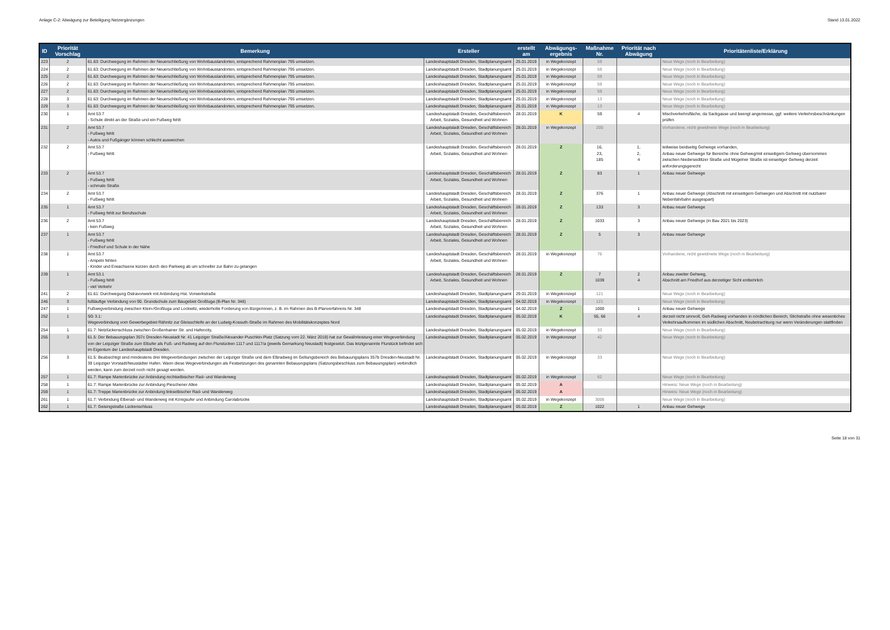Anlage C-2: Abwägung zur Beteiligung Netzergänzungen Stand 13.01.2022
| ID | Priorität Vorschlag | Bemerkung | Ersteller | erstellt am | Abwägungs-ergebnis | Maßnahme Nr. | Priorität nach Abwägung | Prioritätenliste/Erklärung |
| --- | --- | --- | --- | --- | --- | --- | --- | --- |
| 223 | 2 | 61.63: Durchwegung im Rahmen der Neuerschließung von Wohnbaustandorten, entsprechend Rahmenplan 795 umsetzen. | Landeshauptstadt Dresden, Stadtplanungsamt | 25.01.2019 | in Wegekonzept | 59 | | Neue Wege (noch in Bearbeitung) |
| 224 | 2 | 61.63: Durchwegung im Rahmen der Neuerschließung von Wohnbaustandorten, entsprechend Rahmenplan 795 umsetzen. | Landeshauptstadt Dresden, Stadtplanungsamt | 25.01.2019 | in Wegekonzept | 59 | | Neue Wege (noch in Bearbeitung) |
| 225 | 2 | 61.63: Durchwegung im Rahmen der Neuerschließung von Wohnbaustandorten, entsprechend Rahmenplan 795 umsetzen. | Landeshauptstadt Dresden, Stadtplanungsamt | 25.01.2019 | in Wegekonzept | 59 | | Neue Wege (noch in Bearbeitung) |
| 226 | 2 | 61.63: Durchwegung im Rahmen der Neuerschließung von Wohnbaustandorten, entsprechend Rahmenplan 795 umsetzen. | Landeshauptstadt Dresden, Stadtplanungsamt | 25.01.2019 | in Wegekonzept | 59 | | Neue Wege (noch in Bearbeitung) |
| 227 | 2 | 61.63: Durchwegung im Rahmen der Neuerschließung von Wohnbaustandorten, entsprechend Rahmenplan 795 umsetzen. | Landeshauptstadt Dresden, Stadtplanungsamt | 25.01.2019 | in Wegekonzept | 59 | | Neue Wege (noch in Bearbeitung) |
| 228 | 3 | 61.63: Durchwegung im Rahmen der Neuerschließung von Wohnbaustandorten, entsprechend Rahmenplan 795 umsetzen. | Landeshauptstadt Dresden, Stadtplanungsamt | 25.01.2019 | in Wegekonzept | 13 | | Neue Wege (noch in Bearbeitung) |
| 229 | 3 | 61.63: Durchwegung im Rahmen der Neuerschließung von Wohnbaustandorten, entsprechend Rahmenplan 795 umsetzen. | Landeshauptstadt Dresden, Stadtplanungsamt | 25.01.2019 | in Wegekonzept | 13 | | Neue Wege (noch in Bearbeitung) |
| 230 | 1 | Amt 53.7 - Schule direkt an der Straße und ein Fußweg fehlt | Landeshauptstadt Dresden, Geschäftsbereich Arbeit, Soziales, Gesundheit und Wohnen | 28.01.2019 | K | 59 | 4 | Mischverkehrsfläche, da Sackgasse und beengt angemesse, ggf. weitere Verkehrsbeschränkungen prüfen |
| 231 | 2 | Amt 53.7 - Fußweg fehlt - Autos und Fußgänger können schlecht ausweichen | Landeshauptstadt Dresden, Geschäftsbereich Arbeit, Soziales, Gesundheit und Wohnen | 28.01.2019 | in Wegekonzept | 200 | | Vorhandene, nicht gewidmete Wege (noch in Bearbeitung) |
| 232 | 2 | Amt 53.7 - Fußweg fehlt | Landeshauptstadt Dresden, Geschäftsbereich Arbeit, Soziales, Gesundheit und Wohnen | 28.01.2019 | Z | 16, 23, 185 | 1, 2, 4 | teilweise beidseitig Gehwege vorhanden, Anbau neuer Gehwege für Bereiche ohne Gehweg/mit einseitigem Gehweg übernommen zwischen Niedersedlitzer Straße und Mügelner Straße ist einseitiger Gehweg derzeit anforderungsgerecht |
| 233 | 2 | Amt 53.7 - Fußweg fehlt - schmale Straße | Landeshauptstadt Dresden, Geschäftsbereich Arbeit, Soziales, Gesundheit und Wohnen | 28.01.2019 | Z | 83 | 1 | Anbau neuer Gehwege |
| 234 | 2 | Amt 53.7 - Fußweg fehlt | Landeshauptstadt Dresden, Geschäftsbereich Arbeit, Soziales, Gesundheit und Wohnen | 28.01.2019 | Z | 376 | 1 | Anbau neuer Gehwege (Abschnitt mit einseitigem Gehwegen und Abschnitt mit nutzbarer Nebenfahrbahn ausgespart) |
| 235 | 1 | Amt 53.7 - Fußweg fehlt zur Berufsschule | Landeshauptstadt Dresden, Geschäftsbereich Arbeit, Soziales, Gesundheit und Wohnen | 28.01.2019 | Z | 133 | 3 | Anbau neuer Gehwege |
| 236 | 2 | Amt 53.7 - kein Fußweg | Landeshauptstadt Dresden, Geschäftsbereich Arbeit, Soziales, Gesundheit und Wohnen | 28.01.2019 | Z | 1033 | 3 | Anbau neuer Gehwege (in Bau 2021 bis 2023) |
| 237 | 1 | Amt 53.7 - Fußweg fehlt - Friedhof und Schule in der Nähe | Landeshauptstadt Dresden, Geschäftsbereich Arbeit, Soziales, Gesundheit und Wohnen | 28.01.2019 | Z | 5 | 3 | Anbau neuer Gehwege |
| 238 | 1 | Amt 53.7 - Ampeln fehlen - Kinder und Erwachsene kürzen durch den Parkweg ab um schneller zur Bahn zu gelangen | Landeshauptstadt Dresden, Geschäftsbereich Arbeit, Soziales, Gesundheit und Wohnen | 28.01.2019 | in Wegekonzept | 76 | | Vorhandene, nicht gewidmete Wege (noch in Bearbeitung) |
| 239 | 1 | Amt 53.1 - Fußweg fehlt - viel Verkehr | Landeshauptstadt Dresden, Geschäftsbereich Arbeit, Soziales, Gesundheit und Wohnen | 28.01.2019 | Z | 7 1039 | 2 4 | Anbau zweiter Gehweg, Abschnitt am Friedhof aus derzeitiger Sicht entbehrlich |
| 241 | 2 | 61.61: Durchwegung Ostravorwerk mit Anbindung Hst. Vorwerkstraße | Landeshauptstadt Dresden, Stadtplanungsamt | 29.01.2019 | in Wegekonzept | 121 | | Neue Wege (noch in Bearbeitung) |
| 246 | 3 | fußläufige Verbindung von 90. Grundschule zum Baugebiet Großluga (B-Plan Nr. 348) | Landeshauptstadt Dresden, Stadtplanungsamt | 04.02.2019 | in Wegekonzept | 121 | | Neue Wege (noch in Bearbeitung) |
| 247 | 1 | Fußwegverbindung zwischen Klein-/Großluga und Lockwitz, wiederholte Forderung von Bürgerinnen, z. B. im Rahmen des B-Planverfahrens Nr. 348 | Landeshauptstadt Dresden, Stadtplanungsamt | 04.02.2019 | Z | 1000 | 1 | Anbau neuer Gehwege |
| 252 | 1 | SG 3.1: Wegeverbindung vom Gewerbegebiet Rähnitz zur Gleisschleife an der Ludwig-Kossuth-Straße im Rahmen des Mobilitätskonzeptes Nord | Landeshauptstadt Dresden, Stadtplanungsamt | 05.02.2019 | K | 55, 66 | 4 | derzeit nicht sinnvoll, Geh-Radweg vorhanden in nördlichen Bereich, Stichstraße ohne wesentiches Verkehrsaufkommen im südlichen Abschnitt, Neubetrachtung nur wenn Veränderungen stattfinden |
| 254 | 1 | 61.7: Netzlückenschluss zwischen Großenhainer Str. und Hafencity, | Landeshauptstadt Dresden, Stadtplanungsamt | 05.02.2019 | in Wegekonzept | 33 | | Neue Wege (noch in Bearbeitung) |
| 255 | 3 | 61.5: Der Bebauungsplan 357c Dresden-Neustadt Nr. 41 Leipziger Straße/Alexander-Puschkin-Platz (Satzung vom 22. März 2018) hat zur Gewährleistung einer Wegeverbindung von der Leipziger Straße zum Elbufer als Fuß- und Radweg auf den Flurstücken 1117 und 1117/a (jeweils Gemarkung Neustadt) festgesetzt. Das letztgenannte Flurstück befindet sich im Eigentum der Landeshauptstadt Dresden. | Landeshauptstadt Dresden, Stadtplanungsamt | 05.02.2019 | in Wegekonzept | 42 | | Neue Wege (noch in Bearbeitung) |
| 256 | 3 | 61.5: Beabsichtigt sind mindestens drei Wegeverbindungen zwischen der Leipziger Straße und dem Elbradweg im Geltungsbereich des Bebauungsplans 357b Dresden-Neustadt Nr. 39 Leipziger Vorstadt/Neustädter Hafen. Wann diese Wegeverbindungen als Festsetzungen des genannten Bebauungsplans (Satzungsbeschluss zum Bebauungsplan) verbindlich werden, kann zum derzeit noch nicht gesagt werden. | Landeshauptstadt Dresden, Stadtplanungsamt | 05.02.2019 | in Wegekonzept | 33 | | Neue Wege (noch in Bearbeitung) |
| 257 | 1 | 61.7: Rampe Marienbrücke zur Anbindung rechtselbischer Rad- und Wanderweg | Landeshauptstadt Dresden, Stadtplanungsamt | 05.02.2019 | in Wegekonzept | 62 | | Neue Wege (noch in Bearbeitung) |
| 258 | 1 | 61.7: Rampe Marienbrücke zur Anbindung Pieschener Allee | Landeshauptstadt Dresden, Stadtplanungsamt | 05.02.2019 | A | | | Hinweis: Neue Wege (noch in Bearbeitung) |
| 259 | 1 | 61.7: Treppe Marienbrücke zur Anbindung linkselbischer Rad- und Wanderweg | Landeshauptstadt Dresden, Stadtplanungsamt | 05.02.2019 | A | | | Hinweis: Neue Wege (noch in Bearbeitung) |
| 261 | 1 | 61.7: Verbindung Elberad- und Wanderweg mit Königsufer und Anbindung Carolabrücke | Landeshauptstadt Dresden, Stadtplanungsamt | 05.02.2019 | in Wegekonzept | 3006 | | Neue Wege (noch in Bearbeitung) |
| 262 | 1 | 61.7: Geisingstraße Lückenschluss | Landeshauptstadt Dresden, Stadtplanungsamt | 05.02.2019 | Z | 1022 | 1 | Anbau neuer Gehwege |
Seite 18 von 31